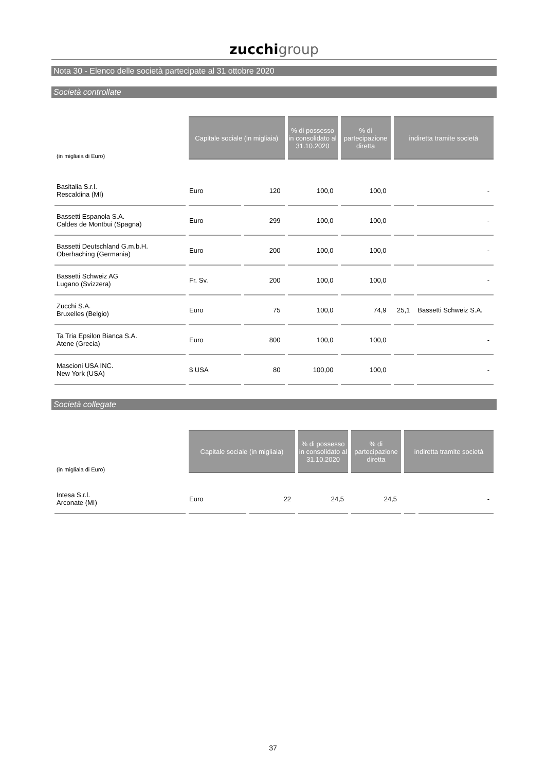zucchi group
Nota 30 - Elenco delle società partecipate al 31 ottobre 2020
Società controllate
| (in migliaia di Euro) | Capitale sociale (in migliaia) | | % di possesso in consolidato al 31.10.2020 | % di partecipazione diretta | indiretta tramite società | |
| --- | --- | --- | --- | --- | --- | --- |
| Basitalia S.r.l. Rescaldina (MI) | Euro | 120 | 100,0 | 100,0 | | - |
| Bassetti Espanola S.A. Caldes de Montbui (Spagna) | Euro | 299 | 100,0 | 100,0 | | - |
| Bassetti Deutschland G.m.b.H. Oberhaching (Germania) | Euro | 200 | 100,0 | 100,0 | | - |
| Bassetti Schweiz AG Lugano (Svizzera) | Fr. Sv. | 200 | 100,0 | 100,0 | | - |
| Zucchi S.A. Bruxelles (Belgio) | Euro | 75 | 100,0 | 74,9 | 25,1 | Bassetti Schweiz S.A. |
| Ta Tria Epsilon Bianca S.A. Atene (Grecia) | Euro | 800 | 100,0 | 100,0 | | - |
| Mascioni USA INC. New York (USA) | $ USA | 80 | 100,00 | 100,0 | | - |
Società collegate
| (in migliaia di Euro) | Capitale sociale (in migliaia) | | % di possesso in consolidato al 31.10.2020 | % di partecipazione diretta | indiretta tramite società | |
| --- | --- | --- | --- | --- | --- | --- |
| Intesa S.r.l. Arconate (MI) | Euro | 22 | 24,5 | 24,5 | | - |
37